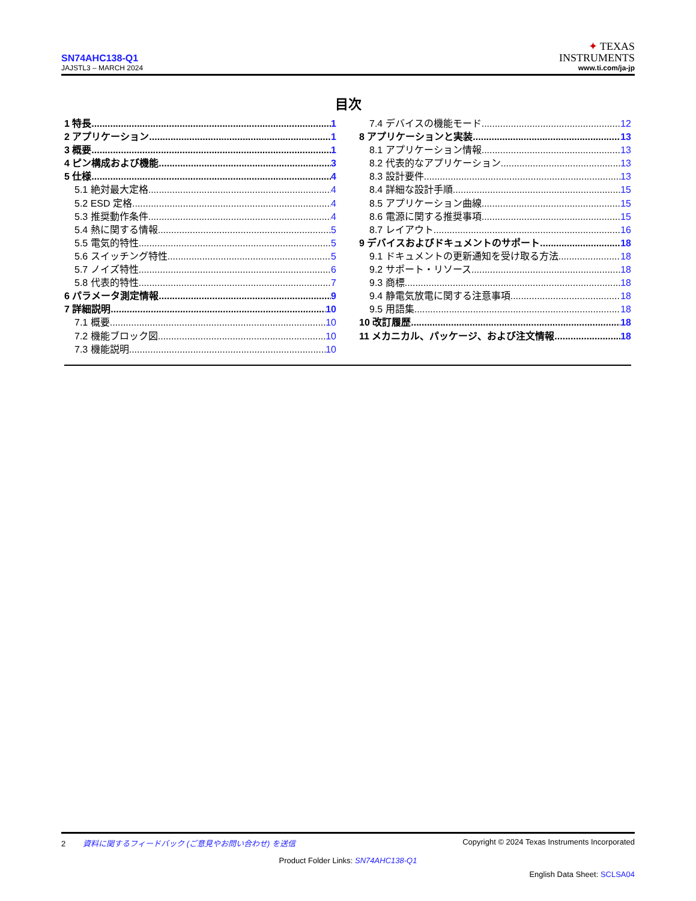SN74AHC138-Q1
JAJSTL3 – MARCH 2024
✦ TEXAS
INSTRUMENTS
www.ti.com/ja-jp
目次
1 特長 1
2 アプリケーション 1
3 概要 1
4 ピン構成および機能 3
5 仕様 4
5.1 絶対最大定格 4
5.2 ESD 定格 4
5.3 推奨動作条件 4
5.4 熱に関する情報 5
5.5 電気的特性 5
5.6 スイッチング特性 5
5.7 ノイズ特性 6
5.8 代表的特性 7
6 パラメータ測定情報 9
7 詳細説明 10
7.1 概要 10
7.2 機能ブロック図 10
7.3 機能説明 10
7.4 デバイスの機能モード 12
8 アプリケーションと実装 13
8.1 アプリケーション情報 13
8.2 代表的なアプリケーション 13
8.3 設計要件 13
8.4 詳細な設計手順 15
8.5 アプリケーション曲線 15
8.6 電源に関する推奨事項 15
8.7 レイアウト 16
9 デバイスおよびドキュメントのサポート 18
9.1 ドキュメントの更新通知を受け取る方法 18
9.2 サポート・リソース 18
9.3 商標 18
9.4 静電気放電に関する注意事項 18
9.5 用語集 18
10 改訂履歴 18
11 メカニカル、パッケージ、および注文情報 18
2 資料に関するフィードバック (ご意見やお問い合わせ) を送信 Copyright © 2024 Texas Instruments Incorporated
Product Folder Links: SN74AHC138-Q1
English Data Sheet: SCLSA04